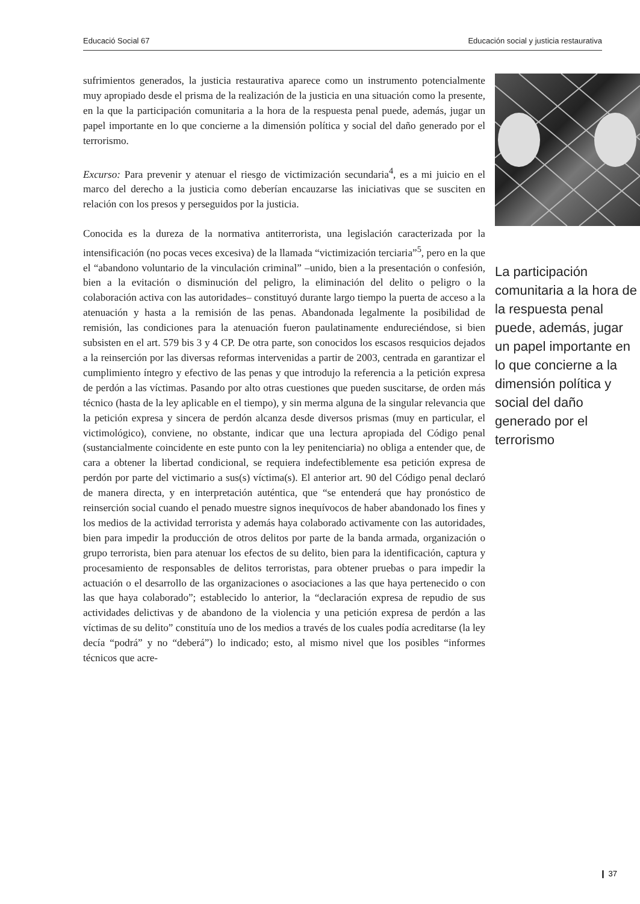Educació Social 67 Educación social y justicia restaurativa
sufrimientos generados, la justicia restaurativa aparece como un instrumento potencialmente muy apropiado desde el prisma de la realización de la justicia en una situación como la presente, en la que la participación comunitaria a la hora de la respuesta penal puede, además, jugar un papel importante en lo que concierne a la dimensión política y social del daño generado por el terrorismo.
Excurso: Para prevenir y atenuar el riesgo de victimización secundaria<sup>4</sup>, es a mi juicio en el marco del derecho a la justicia como deberían encauzarse las iniciativas que se susciten en relación con los presos y perseguidos por la justicia.
Conocida es la dureza de la normativa antiterrorista, una legislación caracterizada por la intensificación (no pocas veces excesiva) de la llamada “victimización terciaria”<sup>5</sup>, pero en la que el “abandono voluntario de la vinculación criminal” –unido, bien a la presentación o confesión, bien a la evitación o disminución del peligro, la eliminación del delito o peligro o la colaboración activa con las autoridades– constituyó durante largo tiempo la puerta de acceso a la atenuación y hasta a la remisión de las penas. Abandonada legalmente la posibilidad de remisión, las condiciones para la atenuación fueron paulatinamente endureciéndose, si bien subsisten en el art. 579 bis 3 y 4 CP. De otra parte, son conocidos los escasos resquicios dejados a la reinserción por las diversas reformas intervenidas a partir de 2003, centrada en garantizar el cumplimiento íntegro y efectivo de las penas y que introdujo la referencia a la petición expresa de perdón a las víctimas. Pasando por alto otras cuestiones que pueden suscitarse, de orden más técnico (hasta de la ley aplicable en el tiempo), y sin merma alguna de la singular relevancia que la petición expresa y sincera de perdón alcanza desde diversos prismas (muy en particular, el victimológico), conviene, no obstante, indicar que una lectura apropiada del Código penal (sustancialmente coincidente en este punto con la ley penitenciaria) no obliga a entender que, de cara a obtener la libertad condicional, se requiera indefectiblemente esa petición expresa de perdón por parte del victimario a sus(s) víctima(s). El anterior art. 90 del Código penal declaró de manera directa, y en interpretación auténtica, que “se entenderá que hay pronóstico de reinserción social cuando el penado muestre signos inequívocos de haber abandonado los fines y los medios de la actividad terrorista y además haya colaborado activamente con las autoridades, bien para impedir la producción de otros delitos por parte de la banda armada, organización o grupo terrorista, bien para atenuar los efectos de su delito, bien para la identificación, captura y procesamiento de responsables de delitos terroristas, para obtener pruebas o para impedir la actuación o el desarrollo de las organizaciones o asociaciones a las que haya pertenecido o con las que haya colaborado”; establecido lo anterior, la “declaración expresa de repudio de sus actividades delictivas y de abandono de la violencia y una petición expresa de perdón a las víctimas de su delito” constituía uno de los medios a través de los cuales podía acreditarse (la ley decía “podrá” y no “deberá”) lo indicado; esto, al mismo nivel que los posibles “informes técnicos que acre-
La participación comunitaria a la hora de la respuesta penal puede, además, jugar un papel importante en lo que concierne a la dimensión política y social del daño generado por el terrorismo
❙ 37